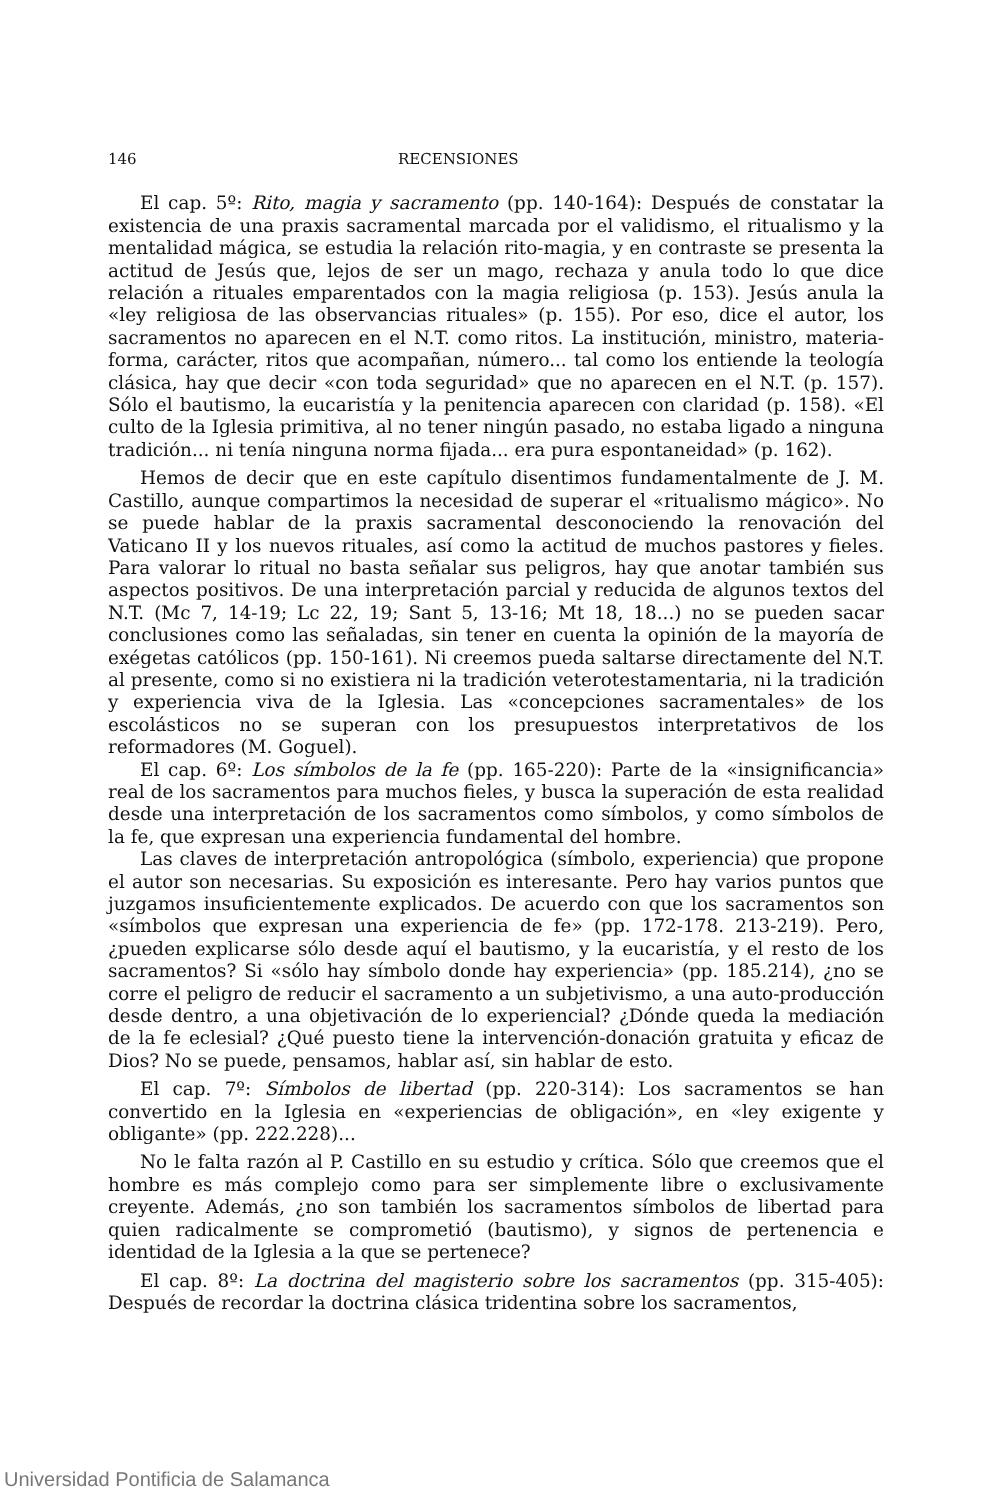146 RECENSIONES
El cap. 5º: Rito, magia y sacramento (pp. 140-164): Después de constatar la existencia de una praxis sacramental marcada por el validismo, el ritualismo y la mentalidad mágica, se estudia la relación rito-magia, y en contraste se presenta la actitud de Jesús que, lejos de ser un mago, rechaza y anula todo lo que dice relación a rituales emparentados con la magia religiosa (p. 153). Jesús anula la «ley religiosa de las observancias rituales» (p. 155). Por eso, dice el autor, los sacramentos no aparecen en el N.T. como ritos. La institución, ministro, materia-forma, carácter, ritos que acompañan, número... tal como los entiende la teología clásica, hay que decir «con toda seguridad» que no aparecen en el N.T. (p. 157). Sólo el bautismo, la eucaristía y la penitencia aparecen con claridad (p. 158). «El culto de la Iglesia primitiva, al no tener ningún pasado, no estaba ligado a ninguna tradición... ni tenía ninguna norma fijada... era pura espontaneidad» (p. 162).
Hemos de decir que en este capítulo disentimos fundamentalmente de J. M. Castillo, aunque compartimos la necesidad de superar el «ritualismo mágico». No se puede hablar de la praxis sacramental desconociendo la renovación del Vaticano II y los nuevos rituales, así como la actitud de muchos pastores y fieles. Para valorar lo ritual no basta señalar sus peligros, hay que anotar también sus aspectos positivos. De una interpretación parcial y reducida de algunos textos del N.T. (Mc 7, 14-19; Lc 22, 19; Sant 5, 13-16; Mt 18, 18...) no se pueden sacar conclusiones como las señaladas, sin tener en cuenta la opinión de la mayoría de exégetas católicos (pp. 150-161). Ni creemos pueda saltarse directamente del N.T. al presente, como si no existiera ni la tradición veterotestamentaria, ni la tradición y experiencia viva de la Iglesia. Las «concepciones sacramentales» de los escolásticos no se superan con los presupuestos interpretativos de los reformadores (M. Goguel).
El cap. 6º: Los símbolos de la fe (pp. 165-220): Parte de la «insignificancia» real de los sacramentos para muchos fieles, y busca la superación de esta realidad desde una interpretación de los sacramentos como símbolos, y como símbolos de la fe, que expresan una experiencia fundamental del hombre.
Las claves de interpretación antropológica (símbolo, experiencia) que propone el autor son necesarias. Su exposición es interesante. Pero hay varios puntos que juzgamos insuficientemente explicados. De acuerdo con que los sacramentos son «símbolos que expresan una experiencia de fe» (pp. 172-178. 213-219). Pero, ¿pueden explicarse sólo desde aquí el bautismo, y la eucaristía, y el resto de los sacramentos? Si «sólo hay símbolo donde hay experiencia» (pp. 185.214), ¿no se corre el peligro de reducir el sacramento a un subjetivismo, a una auto-producción desde dentro, a una objetivación de lo experiencial? ¿Dónde queda la mediación de la fe eclesial? ¿Qué puesto tiene la intervención-donación gratuita y eficaz de Dios? No se puede, pensamos, hablar así, sin hablar de esto.
El cap. 7º: Símbolos de libertad (pp. 220-314): Los sacramentos se han convertido en la Iglesia en «experiencias de obligación», en «ley exigente y obligante» (pp. 222.228)...
No le falta razón al P. Castillo en su estudio y crítica. Sólo que creemos que el hombre es más complejo como para ser simplemente libre o exclusivamente creyente. Además, ¿no son también los sacramentos símbolos de libertad para quien radicalmente se comprometió (bautismo), y signos de pertenencia e identidad de la Iglesia a la que se pertenece?
El cap. 8º: La doctrina del magisterio sobre los sacramentos (pp. 315-405): Después de recordar la doctrina clásica tridentina sobre los sacramentos,
Universidad Pontificia de Salamanca